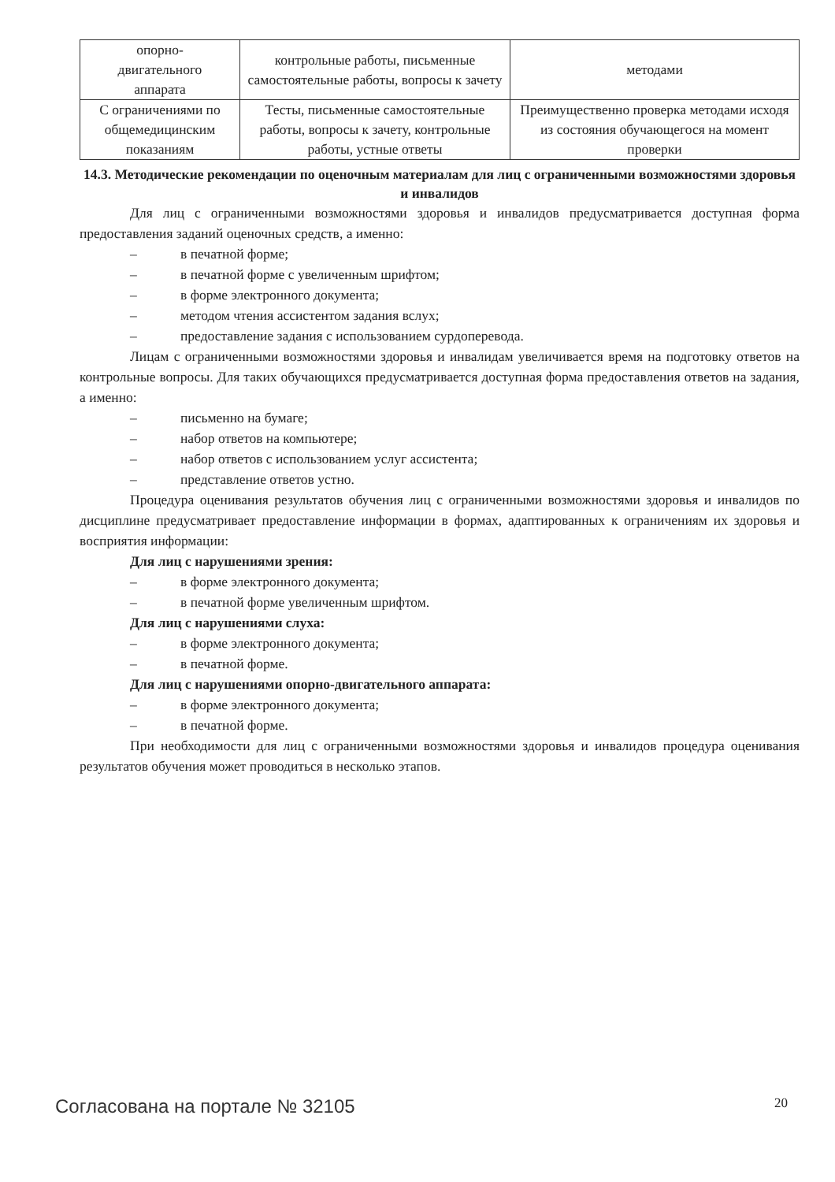| опорно- двигательного аппарата | контрольные работы, письменные самостоятельные работы, вопросы к зачету | методами |
| С ограничениями по общемедицинским показаниям | Тесты, письменные самостоятельные работы, вопросы к зачету, контрольные работы, устные ответы | Преимущественно проверка методами исходя из состояния обучающегося на момент проверки |
14.3. Методические рекомендации по оценочным материалам для лиц с ограниченными возможностями здоровья и инвалидов
Для лиц с ограниченными возможностями здоровья и инвалидов предусматривается доступная форма предоставления заданий оценочных средств, а именно:
– в печатной форме;
– в печатной форме с увеличенным шрифтом;
– в форме электронного документа;
– методом чтения ассистентом задания вслух;
– предоставление задания с использованием сурдоперевода.
Лицам с ограниченными возможностями здоровья и инвалидам увеличивается время на подготовку ответов на контрольные вопросы. Для таких обучающихся предусматривается доступная форма предоставления ответов на задания, а именно:
– письменно на бумаге;
– набор ответов на компьютере;
– набор ответов с использованием услуг ассистента;
– представление ответов устно.
Процедура оценивания результатов обучения лиц с ограниченными возможностями здоровья и инвалидов по дисциплине предусматривает предоставление информации в формах, адаптированных к ограничениям их здоровья и восприятия информации:
Для лиц с нарушениями зрения:
– в форме электронного документа;
– в печатной форме увеличенным шрифтом.
Для лиц с нарушениями слуха:
– в форме электронного документа;
– в печатной форме.
Для лиц с нарушениями опорно-двигательного аппарата:
– в форме электронного документа;
– в печатной форме.
При необходимости для лиц с ограниченными возможностями здоровья и инвалидов процедура оценивания результатов обучения может проводиться в несколько этапов.
Согласована на портале № 32105 20